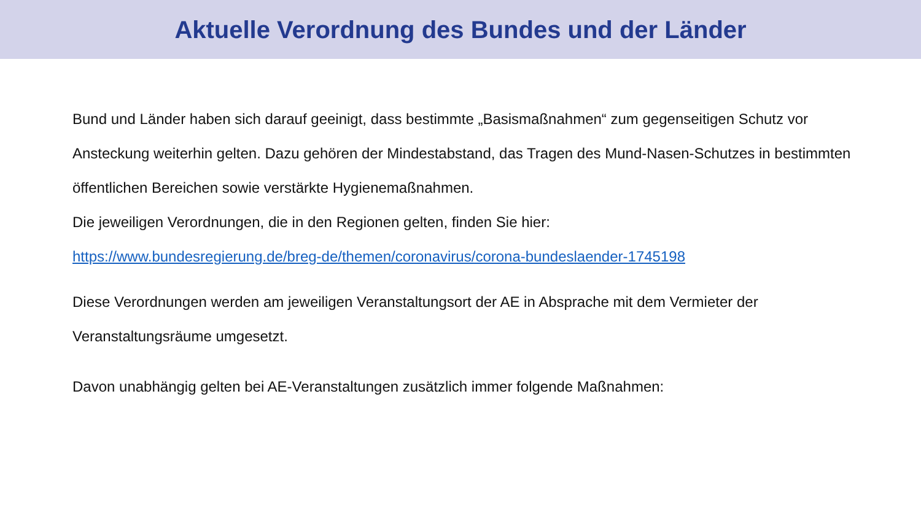Aktuelle Verordnung des Bundes und der Länder
Bund und Länder haben sich darauf geeinigt, dass bestimmte „Basismaßnahmen“ zum gegenseitigen Schutz vor Ansteckung weiterhin gelten. Dazu gehören der Mindestabstand, das Tragen des Mund-Nasen-Schutzes in bestimmten öffentlichen Bereichen sowie verstärkte Hygienemaßnahmen.
Die jeweiligen Verordnungen, die in den Regionen gelten, finden Sie hier:
https://www.bundesregierung.de/breg-de/themen/coronavirus/corona-bundeslaender-1745198
Diese Verordnungen werden am jeweiligen Veranstaltungsort der AE in Absprache mit dem Vermieter der Veranstaltungsräume umgesetzt.
Davon unabhängig gelten bei AE-Veranstaltungen zusätzlich immer folgende Maßnahmen: